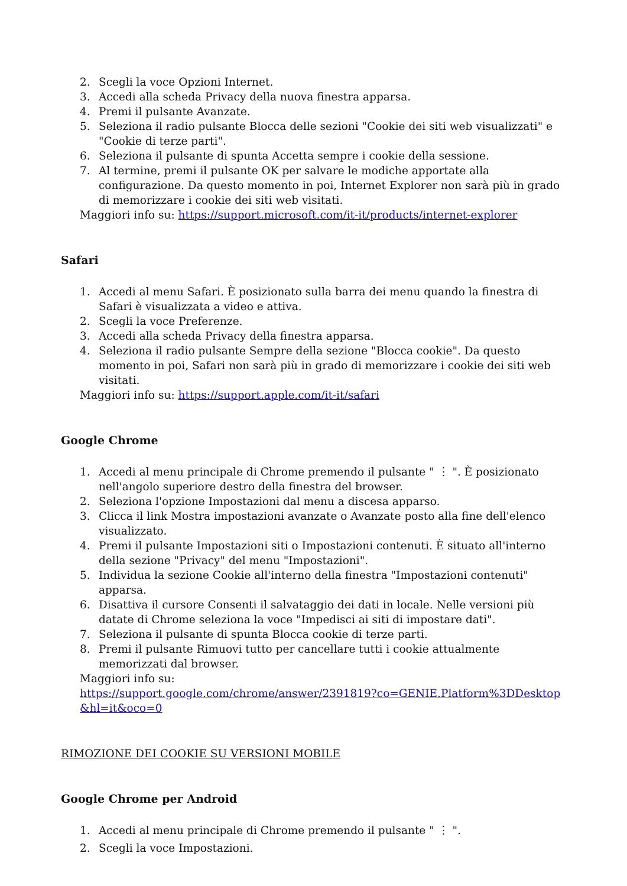2. Scegli la voce Opzioni Internet.
3. Accedi alla scheda Privacy della nuova finestra apparsa.
4. Premi il pulsante Avanzate.
5. Seleziona il radio pulsante Blocca delle sezioni "Cookie dei siti web visualizzati" e "Cookie di terze parti".
6. Seleziona il pulsante di spunta Accetta sempre i cookie della sessione.
7. Al termine, premi il pulsante OK per salvare le modiche apportate alla configurazione. Da questo momento in poi, Internet Explorer non sarà più in grado di memorizzare i cookie dei siti web visitati.
Maggiori info su: https://support.microsoft.com/it-it/products/internet-explorer
Safari
1. Accedi al menu Safari. È posizionato sulla barra dei menu quando la finestra di Safari è visualizzata a video e attiva.
2. Scegli la voce Preferenze.
3. Accedi alla scheda Privacy della finestra apparsa.
4. Seleziona il radio pulsante Sempre della sezione "Blocca cookie". Da questo momento in poi, Safari non sarà più in grado di memorizzare i cookie dei siti web visitati.
Maggiori info su: https://support.apple.com/it-it/safari
Google Chrome
1. Accedi al menu principale di Chrome premendo il pulsante " ⋮ ". È posizionato nell'angolo superiore destro della finestra del browser.
2. Seleziona l'opzione Impostazioni dal menu a discesa apparso.
3. Clicca il link Mostra impostazioni avanzate o Avanzate posto alla fine dell'elenco visualizzato.
4. Premi il pulsante Impostazioni siti o Impostazioni contenuti. È situato all'interno della sezione "Privacy" del menu "Impostazioni".
5. Individua la sezione Cookie all'interno della finestra "Impostazioni contenuti" apparsa.
6. Disattiva il cursore Consenti il salvataggio dei dati in locale. Nelle versioni più datate di Chrome seleziona la voce "Impedisci ai siti di impostare dati".
7. Seleziona il pulsante di spunta Blocca cookie di terze parti.
8. Premi il pulsante Rimuovi tutto per cancellare tutti i cookie attualmente memorizzati dal browser.
Maggiori info su:
https://support.google.com/chrome/answer/2391819?co=GENIE.Platform%3DDesktop&hl=it&oco=0
RIMOZIONE DEI COOKIE SU VERSIONI MOBILE
Google Chrome per Android
1. Accedi al menu principale di Chrome premendo il pulsante " ⋮ ".
2. Scegli la voce Impostazioni.